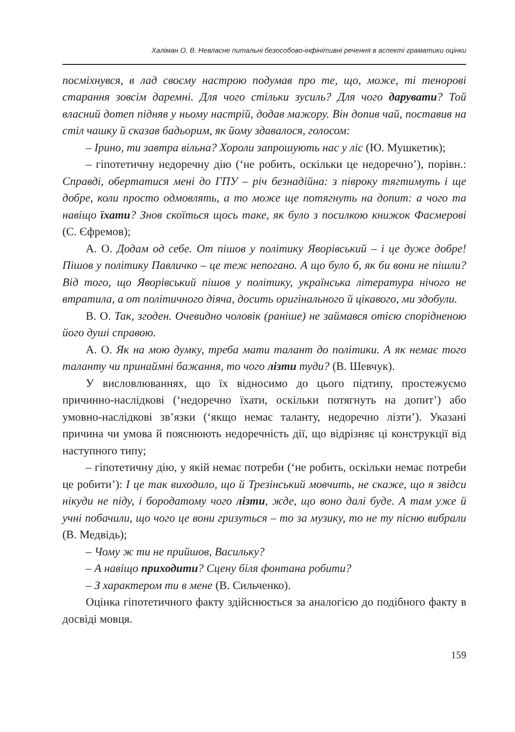Халіман О. В. Невласне питальні безособово-інфінітивні речення в аспекті граматики оцінки
посміхнувся, в лад своєму настрою подумав про те, що, може, ті теноровi старання зовсім даремні. Для чого стільки зусиль? Для чого дарувати? Той власний дотеп підняв у ньому настрій, додав мажору. Він допив чай, поставив на стіл чашку й сказав бадьорим, як йому здавалося, голосом:
– Ірино, ти завтра вільна? Хороли запрошують нас у ліс (Ю. Мушкетик);
– гіпотетичну недоречну дію (‘не робить, оскільки це недоречно’), порівн.: Справді, обертатися мені до ГПУ – річ безнадійна: з півроку тягтимуть і ще добре, коли просто одмовлять, а то може ще потягнуть на допит: а чого та навіщо їхати? Знов скоїться щось таке, як було з посилкою книжок Фасмерові (С. Єфремов);
А. О. Додам од себе. От пішов у політику Яворівський – і це дуже добре! Пішов у політику Павличко – це теж непогано. А що було б, як би вони не пішли? Від того, що Яворівський пішов у політику, українська література нічого не втратила, а от політичного діяча, досить оригінального й цікавого, ми здобули.
В. О. Так, згоден. Очевидно чоловік (раніше) не займався отією спорідненою його душі справою.
А. О. Як на мою думку, треба мати талант до політики. А як немає того таланту чи принаймні бажання, то чого лізти туди? (В. Шевчук).
У висловлюваннях, що їх відносимо до цього підтипу, простежуємо причинно-наслідкові (‘недоречно їхати, оскільки потягнуть на допит’) або умовно-наслідкові зв’язки (‘якщо немає таланту, недоречно лізти’). Указані причина чи умова й пояснюють недоречність дії, що відрізняє ці конструкції від наступного типу;
– гіпотетичну дію, у якій немає потреби (‘не робить, оскільки немає потреби це робити’): І це так виходило, що й Трезінський мовчить, не скаже, що я звідси нікуди не піду, і бородатому чого лізти, жде, що воно далі буде. А там уже й учні побачили, що чого це вони гризуться – то за музику, то не ту пісню вибрали (В. Медвідь);
– Чому ж ти не прийшов, Васильку?
– А навіщо приходити? Сцену біля фонтана робити?
– З характером ти в мене (В. Сильченко).
Оцінка гіпотетичного факту здійснюється за аналогією до подібного факту в досвіді мовця.
159